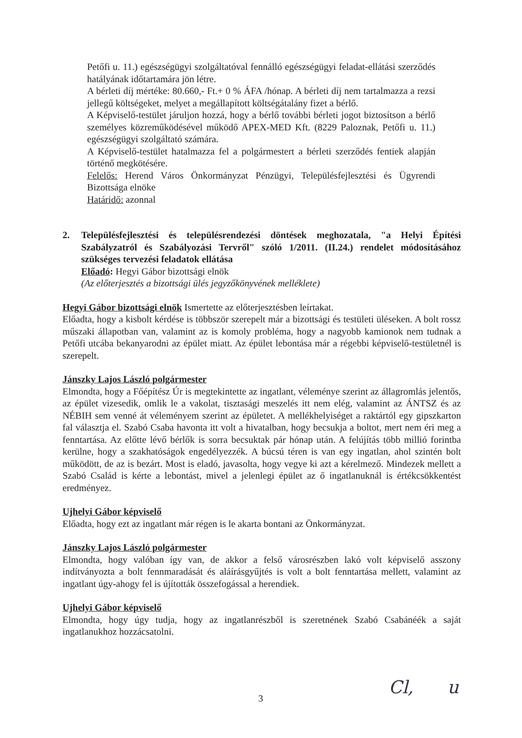Petőfi u. 11.) egészségügyi szolgáltatóval fennálló egészségügyi feladat-ellátási szerződés hatályának időtartamára jön létre.
A bérleti díj mértéke: 80.660,- Ft.+ 0 % ÁFA /hónap. A bérleti díj nem tartalmazza a rezsi jellegű költségeket, melyet a megállapított költségátalány fizet a bérlő.
A Képviselő-testület járuljon hozzá, hogy a bérlő további bérleti jogot biztosítson a bérlő személyes közreműködésével működő APEX-MED Kft. (8229 Paloznak, Petőfi u. 11.) egészségügyi szolgáltató számára.
A Képviselő-testület hatalmazza fel a polgármestert a bérleti szerződés fentiek alapján történő megkötésére.
Felelős: Herend Város Önkormányzat Pénzügyi, Településfejlesztési és Ügyrendi Bizottsága elnöke
Határidő: azonnal
2. Településfejlesztési és településrendezési döntések meghozatala, "a Helyi Építési Szabályzatról és Szabályozási Tervről" szóló 1/2011. (II.24.) rendelet módosításához szükséges tervezési feladatok ellátása
Előadó: Hegyi Gábor bizottsági elnök
(Az előterjesztés a bizottsági ülés jegyzőkönyvének melléklete)
Hegyi Gábor bizottsági elnök Ismertette az előterjesztésben leírtakat.
Előadta, hogy a kisbolt kérdése is többször szerepelt már a bizottsági és testületi üléseken. A bolt rossz műszaki állapotban van, valamint az is komoly probléma, hogy a nagyobb kamionok nem tudnak a Petőfi utcába bekanyarodni az épület miatt. Az épület lebontása már a régebbi képviselő-testületnél is szerepelt.
Jánszky Lajos László polgármester
Elmondta, hogy a Főépítész Úr is megtekintette az ingatlant, véleménye szerint az állagromlás jelentős, az épület vizesedik, omlik le a vakolat, tisztasági meszelés itt nem elég, valamint az ÁNTSZ és az NÉBIH sem venné át véleményem szerint az épületet. A mellékhelyiséget a raktártól egy gipszkarton fal választja el. Szabó Csaba havonta itt volt a hivatalban, hogy becsukja a boltot, mert nem éri meg a fenntartása. Az előtte lévő bérlők is sorra becsuktak pár hónap után. A felújítás több millió forintba kerülne, hogy a szakhatóságok engedélyezzék. A búcsú téren is van egy ingatlan, ahol szintén bolt működött, de az is bezárt. Most is eladó, javasolta, hogy vegye ki azt a kérelmező. Mindezek mellett a Szabó Család is kérte a lebontást, mivel a jelenlegi épület az ő ingatlanuknál is értékcsökkentést eredményez.
Ujhelyi Gábor képviselő
Előadta, hogy ezt az ingatlant már régen is le akarta bontani az Önkormányzat.
Jánszky Lajos László polgármester
Elmondta, hogy valóban így van, de akkor a felső városrészben lakó volt képviselő asszony indítványozta a bolt fennmaradását és aláírásgyűjtés is volt a bolt fenntartása mellett, valamint az ingatlant úgy-ahogy fel is újították összefogással a herendiek.
Ujhelyi Gábor képviselő
Elmondta, hogy úgy tudja, hogy az ingatlanrészből is szeretnének Szabó Csabánéék a saját ingatlanukhoz hozzácsatolni.
3 Cl, u